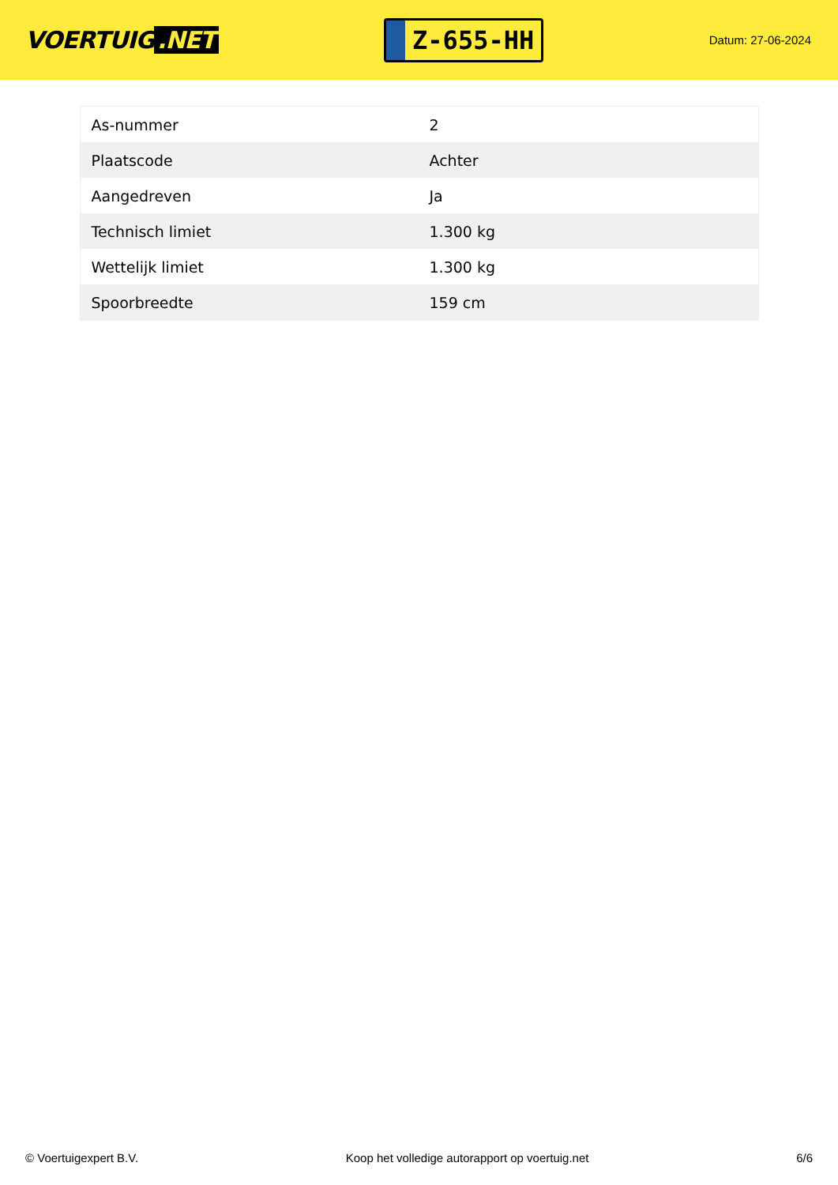VOERTUIG.NET
Z-655-HH
Datum: 27-06-2024
| As-nummer | 2 |
| Plaatscode | Achter |
| Aangedreven | Ja |
| Technisch limiet | 1.300 kg |
| Wettelijk limiet | 1.300 kg |
| Spoorbreedte | 159 cm |
© Voertuigexpert B.V. Koop het volledige autorapport op voertuig.net 6/6